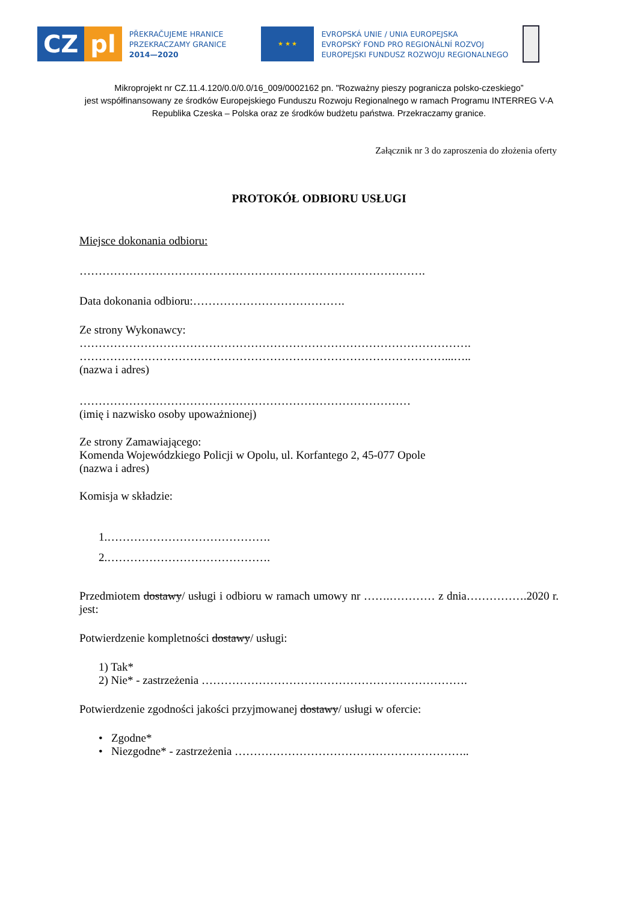CZ pl
PŘEKRAČUJEME HRANICE
PRZEKRACZAMY GRANICE
2014—2020
★ ★ ★
EVROPSKÁ UNIE / UNIA EUROPEJSKA
EVROPSKÝ FOND PRO REGIONÁLNÍ ROZVOJ
EUROPEJSKI FUNDUSZ ROZWOJU REGIONALNEGO
Mikroprojekt nr CZ.11.4.120/0.0/0.0/16_009/0002162 pn. "Rozważny pieszy pogranicza polsko-czeskiego”
jest współfinansowany ze środków Europejskiego Funduszu Rozwoju Regionalnego w ramach Programu INTERREG V-A
Republika Czeska – Polska oraz ze środków budżetu państwa. Przekraczamy granice.
Załącznik nr 3 do zaproszenia do złożenia oferty
PROTOKÓŁ ODBIORU USŁUGI
Miejsce dokonania odbioru:
……………………………………………………………………………….
Data dokonania odbioru:………………………………….
Ze strony Wykonawcy:
………………………………………………………………………………………….
……………………………………………………………………………………...…..
(nazwa i adres)
……………………………………………………………………………
(imię i nazwisko osoby upoważnionej)
Ze strony Zamawiającego:
Komenda Wojewódzkiego Policji w Opolu, ul. Korfantego 2, 45-077 Opole
(nazwa i adres)
Komisja w składzie:
1.…………………………………….
2.…………………………………….
Przedmiotem dostawy/ usługi i odbioru w ramach umowy nr …….………… z dnia…………….2020 r. jest:
Potwierdzenie kompletności dostawy/ usługi:
1) Tak*
2) Nie* - zastrzeżenia …………………………………………………………….
Potwierdzenie zgodności jakości przyjmowanej dostawy/ usługi w ofercie:
• Zgodne*
• Niezgodne* - zastrzeżenia ……………………………………………………..